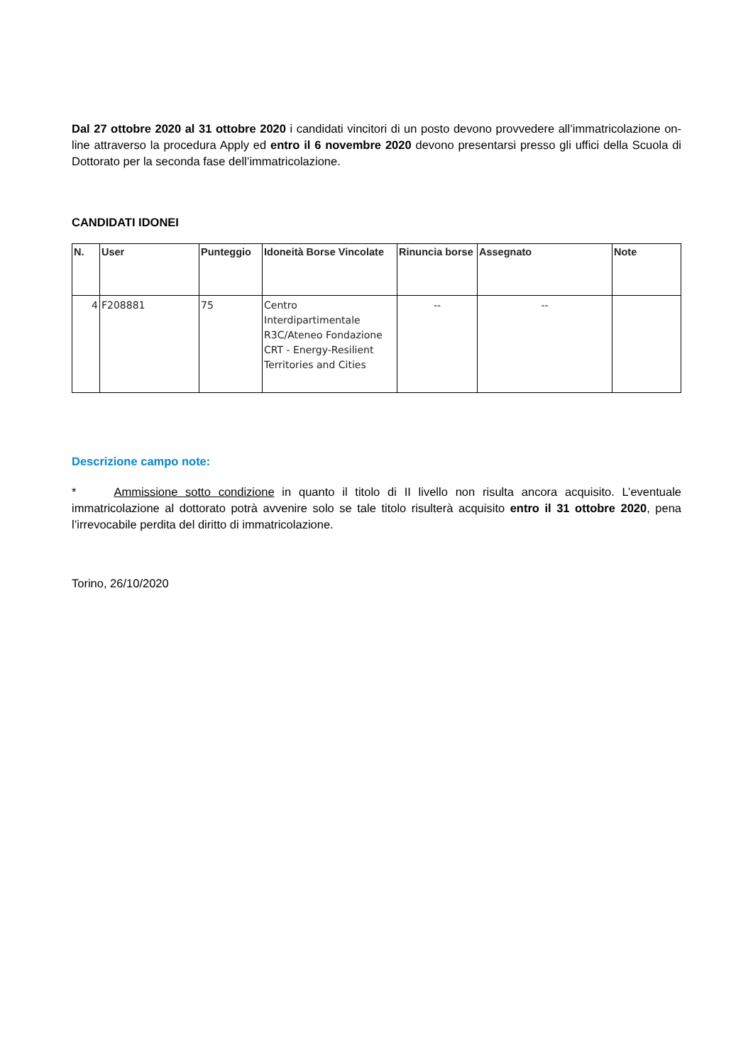Dal 27 ottobre 2020 al 31 ottobre 2020 i candidati vincitori di un posto devono provvedere all’immatricolazione on-line attraverso la procedura Apply ed entro il 6 novembre 2020 devono presentarsi presso gli uffici della Scuola di Dottorato per la seconda fase dell’immatricolazione.
CANDIDATI IDONEI
| N. | User | Punteggio | Idoneità Borse Vincolate | Rinuncia borse | Assegnato | Note |
| --- | --- | --- | --- | --- | --- | --- |
| 4 | F208881 | 75 | Centro Interdipartimentale R3C/Ateneo Fondazione CRT - Energy-Resilient Territories and Cities | -- | -- | |
Descrizione campo note:
* Ammissione sotto condizione in quanto il titolo di II livello non risulta ancora acquisito. L’eventuale immatricolazione al dottorato potrà avvenire solo se tale titolo risulterà acquisito entro il 31 ottobre 2020, pena l’irrevocabile perdita del diritto di immatricolazione.
Torino, 26/10/2020